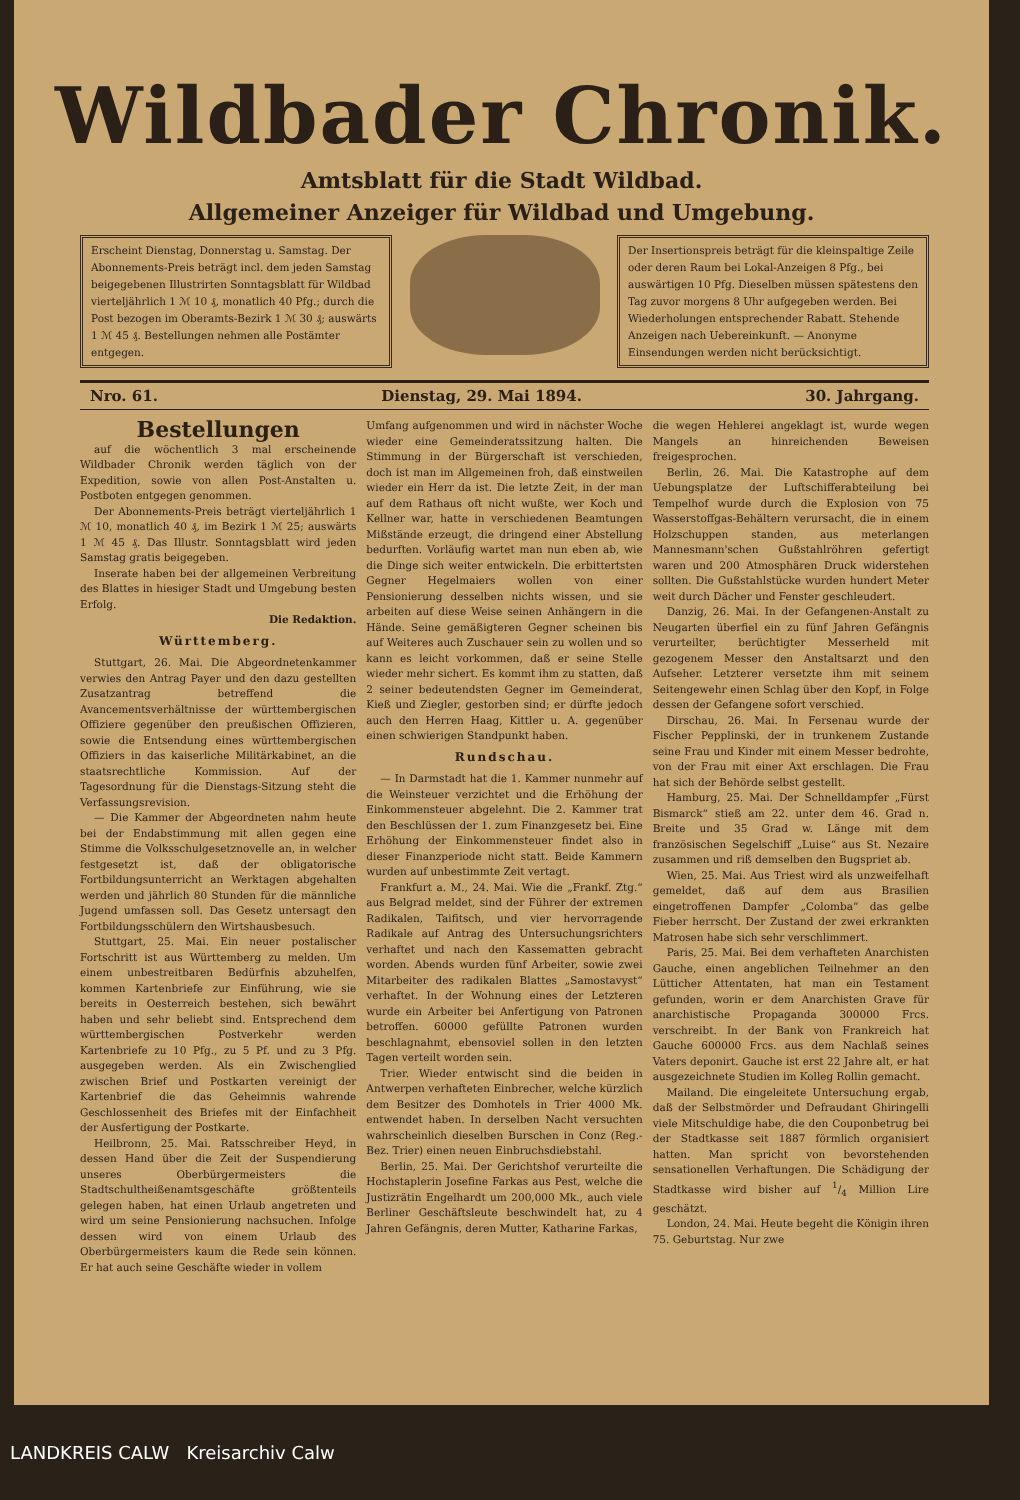Wildbader Chronik.
Amtsblatt für die Stadt Wildbad.
Allgemeiner Anzeiger für Wildbad und Umgebung.
Erscheint Dienstag, Donnerstag u. Samstag. Der Abonnements-Preis beträgt incl. dem jeden Samstag beigegebenen Illustrirten Sonntagsblatt für Wildbad vierteljährlich 1 ℳ 10 ₰, monatlich 40 Pfg.; durch die Post bezogen im Oberamts-Bezirk 1 ℳ 30 ₰; auswärts 1 ℳ 45 ₰. Bestellungen nehmen alle Postämter entgegen.
Der Insertionspreis beträgt für die kleinspaltige Zeile oder deren Raum bei Lokal-Anzeigen 8 Pfg., bei auswärtigen 10 Pfg. Dieselben müssen spätestens den Tag zuvor morgens 8 Uhr aufgegeben werden. Bei Wiederholungen entsprechender Rabatt. Stehende Anzeigen nach Uebereinkunft. — Anonyme Einsendungen werden nicht berücksichtigt.
Nro. 61. Dienstag, 29. Mai 1894. 30. Jahrgang.
Bestellungen
auf die wöchentlich 3 mal erscheinende Wildbader Chronik werden täglich von der Expedition, sowie von allen Post-Anstalten u. Postboten entgegen genommen.
Der Abonnements-Preis beträgt vierteljährlich 1 ℳ 10, monatlich 40 ₰, im Bezirk 1 ℳ 25; auswärts 1 ℳ 45 ₰. Das Illustr. Sonntagsblatt wird jeden Samstag gratis beigegeben.
Inserate haben bei der allgemeinen Verbreitung des Blattes in hiesiger Stadt und Umgebung besten Erfolg.
Die Redaktion.
Württemberg.
Stuttgart, 26. Mai. Die Abgeordnetenkammer verwies den Antrag Payer und den dazu gestellten Zusatzantrag betreffend die Avancementsverhältnisse der württembergischen Offiziere gegenüber den preußischen Offizieren, sowie die Entsendung eines württembergischen Offiziers in das kaiserliche Militärkabinet, an die staatsrechtliche Kommission. Auf der Tagesordnung für die Dienstags-Sitzung steht die Verfassungsrevision.
— Die Kammer der Abgeordneten nahm heute bei der Endabstimmung mit allen gegen eine Stimme die Volksschulgesetznovelle an, in welcher festgesetzt ist, daß der obligatorische Fortbildungsunterricht an Werktagen abgehalten werden und jährlich 80 Stunden für die männliche Jugend umfassen soll. Das Gesetz untersagt den Fortbildungsschülern den Wirtshausbesuch.
Stuttgart, 25. Mai. Ein neuer postalischer Fortschritt ist aus Württemberg zu melden. Um einem unbestreitbaren Bedürfnis abzuhelfen, kommen Kartenbriefe zur Einführung, wie sie bereits in Oesterreich bestehen, sich bewährt haben und sehr beliebt sind. Entsprechend dem württembergischen Postverkehr werden Kartenbriefe zu 10 Pfg., zu 5 Pf. und zu 3 Pfg. ausgegeben werden. Als ein Zwischenglied zwischen Brief und Postkarten vereinigt der Kartenbrief die das Geheimnis wahrende Geschlossenheit des Briefes mit der Einfachheit der Ausfertigung der Postkarte.
Heilbronn, 25. Mai. Ratsschreiber Heyd, in dessen Hand über die Zeit der Suspendierung unseres Oberbürgermeisters die Stadtschultheißenamtsgeschäfte größtenteils gelegen haben, hat einen Urlaub angetreten und wird um seine Pensionierung nachsuchen. Infolge dessen wird von einem Urlaub des Oberbürgermeisters kaum die Rede sein können. Er hat auch seine Geschäfte wieder in vollem
Umfang aufgenommen und wird in nächster Woche wieder eine Gemeinderatssitzung halten. Die Stimmung in der Bürgerschaft ist verschieden, doch ist man im Allgemeinen froh, daß einstweilen wieder ein Herr da ist. Die letzte Zeit, in der man auf dem Rathaus oft nicht wußte, wer Koch und Kellner war, hatte in verschiedenen Beamtungen Mißstände erzeugt, die dringend einer Abstellung bedurften. Vorläufig wartet man nun eben ab, wie die Dinge sich weiter entwickeln. Die erbittertsten Gegner Hegelmaiers wollen von einer Pensionierung desselben nichts wissen, und sie arbeiten auf diese Weise seinen Anhängern in die Hände. Seine gemäßigteren Gegner scheinen bis auf Weiteres auch Zuschauer sein zu wollen und so kann es leicht vorkommen, daß er seine Stelle wieder mehr sichert. Es kommt ihm zu statten, daß 2 seiner bedeutendsten Gegner im Gemeinderat, Kieß und Ziegler, gestorben sind; er dürfte jedoch auch den Herren Haag, Kittler u. A. gegenüber einen schwierigen Standpunkt haben.
Rundschau.
— In Darmstadt hat die 1. Kammer nunmehr auf die Weinsteuer verzichtet und die Erhöhung der Einkommensteuer abgelehnt. Die 2. Kammer trat den Beschlüssen der 1. zum Finanzgesetz bei. Eine Erhöhung der Einkommensteuer findet also in dieser Finanzperiode nicht statt. Beide Kammern wurden auf unbestimmte Zeit vertagt.
Frankfurt a. M., 24. Mai. Wie die „Frankf. Ztg.“ aus Belgrad meldet, sind der Führer der extremen Radikalen, Taifitsch, und vier hervorragende Radikale auf Antrag des Untersuchungsrichters verhaftet und nach den Kassematten gebracht worden. Abends wurden fünf Arbeiter, sowie zwei Mitarbeiter des radikalen Blattes „Samostavyst“ verhaftet. In der Wohnung eines der Letzteren wurde ein Arbeiter bei Anfertigung von Patronen betroffen. 60000 gefüllte Patronen wurden beschlagnahmt, ebensoviel sollen in den letzten Tagen verteilt worden sein.
Trier. Wieder entwischt sind die beiden in Antwerpen verhafteten Einbrecher, welche kürzlich dem Besitzer des Domhotels in Trier 4000 Mk. entwendet haben. In derselben Nacht versuchten wahrscheinlich dieselben Burschen in Conz (Reg.-Bez. Trier) einen neuen Einbruchsdiebstahl.
Berlin, 25. Mai. Der Gerichtshof verurteilte die Hochstaplerin Josefine Farkas aus Pest, welche die Justizrätin Engelhardt um 200,000 Mk., auch viele Berliner Geschäftsleute beschwindelt hat, zu 4 Jahren Gefängnis, deren Mutter, Katharine Farkas,
die wegen Hehlerei angeklagt ist, wurde wegen Mangels an hinreichenden Beweisen freigesprochen.
Berlin, 26. Mai. Die Katastrophe auf dem Uebungsplatze der Luftschifferabteilung bei Tempelhof wurde durch die Explosion von 75 Wasserstoffgas-Behältern verursacht, die in einem Holzschuppen standen, aus meterlangen Mannesmann'schen Gußstahlröhren gefertigt waren und 200 Atmosphären Druck widerstehen sollten. Die Gußstahlstücke wurden hundert Meter weit durch Dächer und Fenster geschleudert.
Danzig, 26. Mai. In der Gefangenen-Anstalt zu Neugarten überfiel ein zu fünf Jahren Gefängnis verurteilter, berüchtigter Messerheld mit gezogenem Messer den Anstaltsarzt und den Aufseher. Letzterer versetzte ihm mit seinem Seitengewehr einen Schlag über den Kopf, in Folge dessen der Gefangene sofort verschied.
Dirschau, 26. Mai. In Fersenau wurde der Fischer Pepplinski, der in trunkenem Zustande seine Frau und Kinder mit einem Messer bedrohte, von der Frau mit einer Axt erschlagen. Die Frau hat sich der Behörde selbst gestellt.
Hamburg, 25. Mai. Der Schnelldampfer „Fürst Bismarck“ stieß am 22. unter dem 46. Grad n. Breite und 35 Grad w. Länge mit dem französischen Segelschiff „Luise“ aus St. Nezaire zusammen und riß demselben den Bugspriet ab.
Wien, 25. Mai. Aus Triest wird als unzweifelhaft gemeldet, daß auf dem aus Brasilien eingetroffenen Dampfer „Colomba“ das gelbe Fieber herrscht. Der Zustand der zwei erkrankten Matrosen habe sich sehr verschlimmert.
Paris, 25. Mai. Bei dem verhafteten Anarchisten Gauche, einen angeblichen Teilnehmer an den Lütticher Attentaten, hat man ein Testament gefunden, worin er dem Anarchisten Grave für anarchistische Propaganda 300000 Frcs. verschreibt. In der Bank von Frankreich hat Gauche 600000 Frcs. aus dem Nachlaß seines Vaters deponirt. Gauche ist erst 22 Jahre alt, er hat ausgezeichnete Studien im Kolleg Rollin gemacht.
Mailand. Die eingeleitete Untersuchung ergab, daß der Selbstmörder und Defraudant Ghiringelli viele Mitschuldige habe, die den Couponbetrug bei der Stadtkasse seit 1887 förmlich organisiert hatten. Man spricht von bevorstehenden sensationellen Verhaftungen. Die Schädigung der Stadtkasse wird bisher auf 1/4 Million Lire geschätzt.
London, 24. Mai. Heute begeht die Königin ihren 75. Geburtstag. Nur zwe
LANDKREIS CALW Kreisarchiv Calw